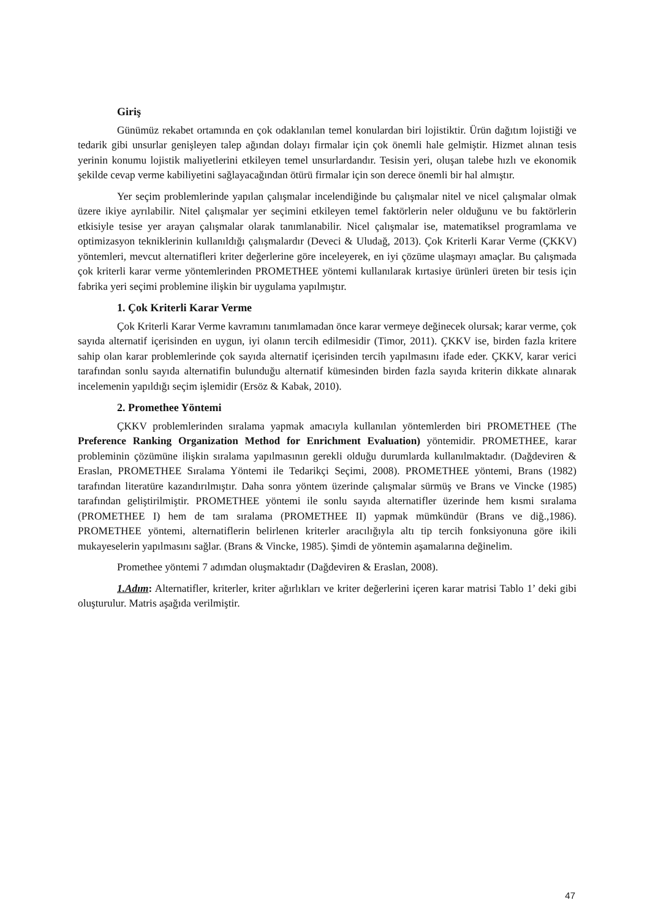Giriş
Günümüz rekabet ortamında en çok odaklanılan temel konulardan biri lojistiktir. Ürün dağıtım lojistiği ve tedarik gibi unsurlar genişleyen talep ağından dolayı firmalar için çok önemli hale gelmiştir. Hizmet alınan tesis yerinin konumu lojistik maliyetlerini etkileyen temel unsurlardandır. Tesisin yeri, oluşan talebe hızlı ve ekonomik şekilde cevap verme kabiliyetini sağlayacağından ötürü firmalar için son derece önemli bir hal almıştır.
Yer seçim problemlerinde yapılan çalışmalar incelendiğinde bu çalışmalar nitel ve nicel çalışmalar olmak üzere ikiye ayrılabilir. Nitel çalışmalar yer seçimini etkileyen temel faktörlerin neler olduğunu ve bu faktörlerin etkisiyle tesise yer arayan çalışmalar olarak tanımlanabilir. Nicel çalışmalar ise, matematiksel programlama ve optimizasyon tekniklerinin kullanıldığı çalışmalardır (Deveci & Uludağ, 2013). Çok Kriterli Karar Verme (ÇKKV) yöntemleri, mevcut alternatifleri kriter değerlerine göre inceleyerek, en iyi çözüme ulaşmayı amaçlar. Bu çalışmada çok kriterli karar verme yöntemlerinden PROMETHEE yöntemi kullanılarak kırtasiye ürünleri üreten bir tesis için fabrika yeri seçimi problemine ilişkin bir uygulama yapılmıştır.
1. Çok Kriterli Karar Verme
Çok Kriterli Karar Verme kavramını tanımlamadan önce karar vermeye değinecek olursak; karar verme, çok sayıda alternatif içerisinden en uygun, iyi olanın tercih edilmesidir (Timor, 2011). ÇKKV ise, birden fazla kritere sahip olan karar problemlerinde çok sayıda alternatif içerisinden tercih yapılmasını ifade eder. ÇKKV, karar verici tarafından sonlu sayıda alternatifin bulunduğu alternatif kümesinden birden fazla sayıda kriterin dikkate alınarak incelemenin yapıldığı seçim işlemidir (Ersöz & Kabak, 2010).
2. Promethee Yöntemi
ÇKKV problemlerinden sıralama yapmak amacıyla kullanılan yöntemlerden biri PROMETHEE (The Preference Ranking Organization Method for Enrichment Evaluation) yöntemidir. PROMETHEE, karar probleminin çözümüne ilişkin sıralama yapılmasının gerekli olduğu durumlarda kullanılmaktadır. (Dağdeviren & Eraslan, PROMETHEE Sıralama Yöntemi ile Tedarikçi Seçimi, 2008). PROMETHEE yöntemi, Brans (1982) tarafından literatüre kazandırılmıştır. Daha sonra yöntem üzerinde çalışmalar sürmüş ve Brans ve Vincke (1985) tarafından geliştirilmiştir. PROMETHEE yöntemi ile sonlu sayıda alternatifler üzerinde hem kısmi sıralama (PROMETHEE I) hem de tam sıralama (PROMETHEE II) yapmak mümkündür (Brans ve diğ.,1986). PROMETHEE yöntemi, alternatiflerin belirlenen kriterler aracılığıyla altı tip tercih fonksiyonuna göre ikili mukayeselerin yapılmasını sağlar. (Brans & Vincke, 1985). Şimdi de yöntemin aşamalarına değinelim.
Promethee yöntemi 7 adımdan oluşmaktadır (Dağdeviren & Eraslan, 2008).
1.Adım: Alternatifler, kriterler, kriter ağırlıkları ve kriter değerlerini içeren karar matrisi Tablo 1’ deki gibi oluşturulur. Matris aşağıda verilmiştir.
47